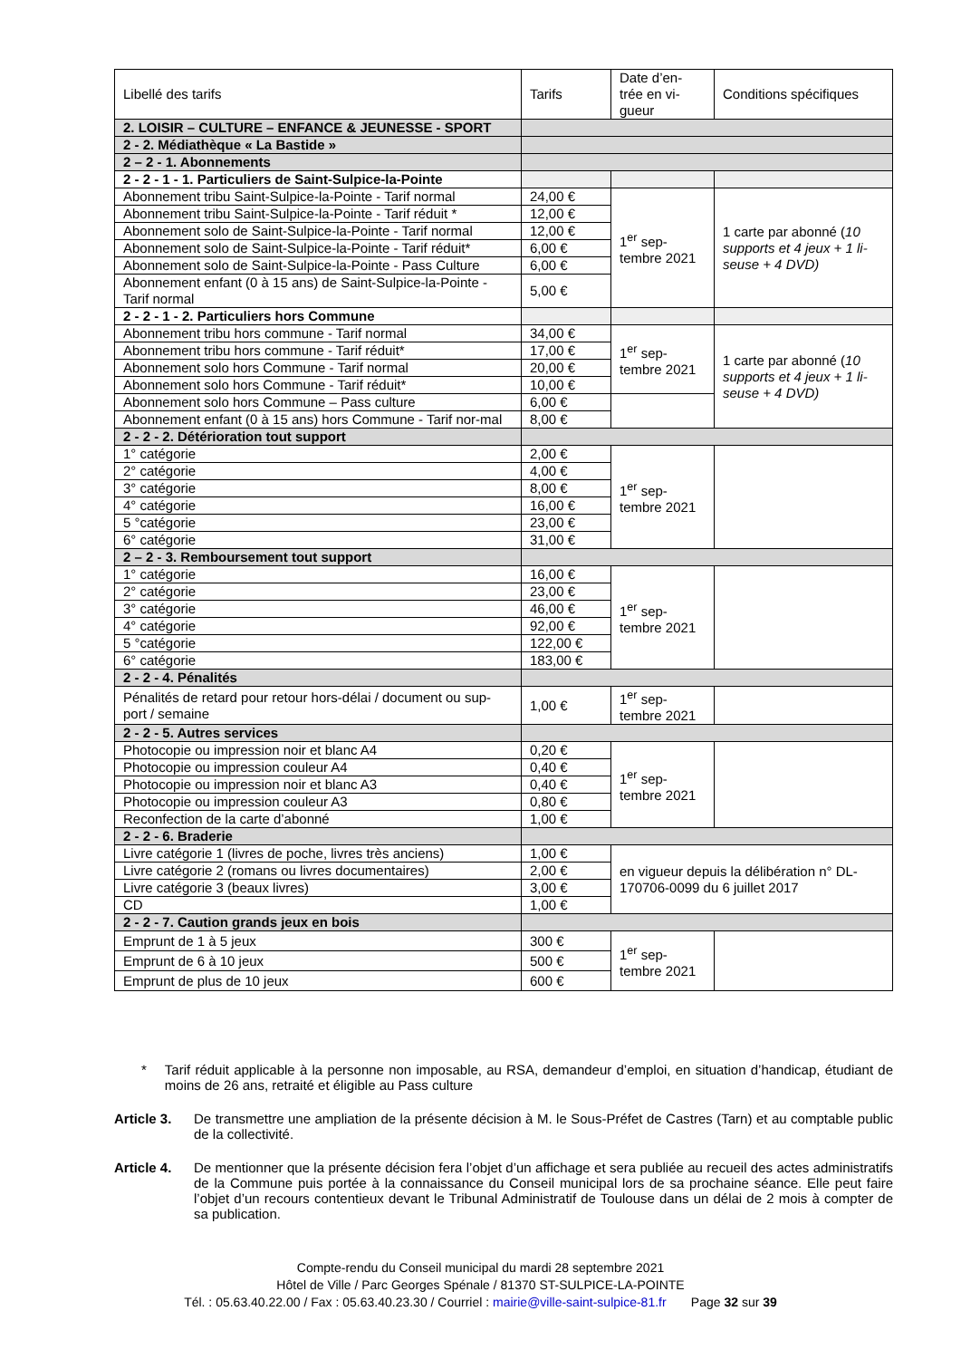| Libellé des tarifs | Tarifs | Date d’en-trée en vi-gueur | Conditions spécifiques |
| 2. LOISIR – CULTURE – ENFANCE & JEUNESSE - SPORT | | | |
| 2 - 2. Médiathèque « La Bastide » | | | |
| 2 – 2 - 1. Abonnements | | | |
| 2 - 2 - 1 - 1. Particuliers de Saint-Sulpice-la-Pointe | | | |
| Abonnement tribu Saint-Sulpice-la-Pointe - Tarif normal | 24,00 € | 1<sup>er</sup> sep-tembre 2021 | 1 carte par abonné ( 10 supports et 4 jeux + 1 li-seuse + 4 DVD) |
| Abonnement tribu Saint-Sulpice-la-Pointe - Tarif réduit * | 12,00 € | | |
| Abonnement solo de Saint-Sulpice-la-Pointe - Tarif normal | 12,00 € | | |
| Abonnement solo de Saint-Sulpice-la-Pointe - Tarif réduit* | 6,00 € | | |
| Abonnement solo de Saint-Sulpice-la-Pointe - Pass Culture | 6,00 € | | |
| Abonnement enfant (0 à 15 ans) de Saint-Sulpice-la-Pointe - Tarif normal | 5,00 € | | |
| 2 - 2 - 1 - 2. Particuliers hors Commune | | | |
| Abonnement tribu hors commune - Tarif normal | 34,00 € | 1<sup>er</sup> sep-tembre 2021 | 1 carte par abonné ( 10 supports et 4 jeux + 1 li-seuse + 4 DVD) |
| Abonnement tribu hors commune - Tarif réduit* | 17,00 € | | |
| Abonnement solo hors Commune - Tarif normal | 20,00 € | | |
| Abonnement solo hors Commune - Tarif réduit* | 10,00 € | | |
| Abonnement solo hors Commune – Pass culture | 6,00 € | | |
| Abonnement enfant (0 à 15 ans) hors Commune - Tarif nor-mal | 8,00 € | | |
| 2 - 2 - 2. Détérioration tout support | | | |
| 1° catégorie | 2,00 € | 1<sup>er</sup> sep-tembre 2021 | |
| 2° catégorie | 4,00 € | | |
| 3° catégorie | 8,00 € | | |
| 4° catégorie | 16,00 € | | |
| 5 °catégorie | 23,00 € | | |
| 6° catégorie | 31,00 € | | |
| 2 – 2 - 3. Remboursement tout support | | | |
| 1° catégorie | 16,00 € | 1<sup>er</sup> sep-tembre 2021 | |
| 2° catégorie | 23,00 € | | |
| 3° catégorie | 46,00 € | | |
| 4° catégorie | 92,00 € | | |
| 5 °catégorie | 122,00 € | | |
| 6° catégorie | 183,00 € | | |
| 2 - 2 - 4. Pénalités | | | |
| Pénalités de retard pour retour hors-délai / document ou sup-port / semaine | 1,00 € | 1<sup>er</sup> sep-tembre 2021 | |
| 2 - 2 - 5. Autres services | | | |
| Photocopie ou impression noir et blanc A4 | 0,20 € | 1<sup>er</sup> sep-tembre 2021 | |
| Photocopie ou impression couleur A4 | 0,40 € | | |
| Photocopie ou impression noir et blanc A3 | 0,40 € | | |
| Photocopie ou impression couleur A3 | 0,80 € | | |
| Reconfection de la carte d’abonné | 1,00 € | | |
| 2 - 2 - 6. Braderie | | | |
| Livre catégorie 1 (livres de poche, livres très anciens) | 1,00 € | en vigueur depuis la délibération n° DL-170706-0099 du 6 juillet 2017 | |
| Livre catégorie 2 (romans ou livres documentaires) | 2,00 € | | |
| Livre catégorie 3 (beaux livres) | 3,00 € | | |
| CD | 1,00 € | | |
| 2 - 2 - 7. Caution grands jeux en bois | | | |
| Emprunt de 1 à 5 jeux | 300 € | 1<sup>er</sup> sep-tembre 2021 | |
| Emprunt de 6 à 10 jeux | 500 € | | |
| Emprunt de plus de 10 jeux | 600 € | | |
* Tarif réduit applicable à la personne non imposable, au RSA, demandeur d’emploi, en situation d’handicap, étudiant de moins de 26 ans, retraité et éligible au Pass culture
Article 3. De transmettre une ampliation de la présente décision à M. le Sous-Préfet de Castres (Tarn) et au comptable public de la collectivité.
Article 4. De mentionner que la présente décision fera l’objet d’un affichage et sera publiée au recueil des actes administratifs de la Commune puis portée à la connaissance du Conseil municipal lors de sa prochaine séance. Elle peut faire l’objet d’un recours contentieux devant le Tribunal Administratif de Toulouse dans un délai de 2 mois à compter de sa publication.
Compte-rendu du Conseil municipal du mardi 28 septembre 2021
Hôtel de Ville / Parc Georges Spénale / 81370 ST-SULPICE-LA-POINTE
Tél. : 05.63.40.22.00 / Fax : 05.63.40.23.30 / Courriel : mairie@ville-saint-sulpice-81.fr Page 32 sur 39